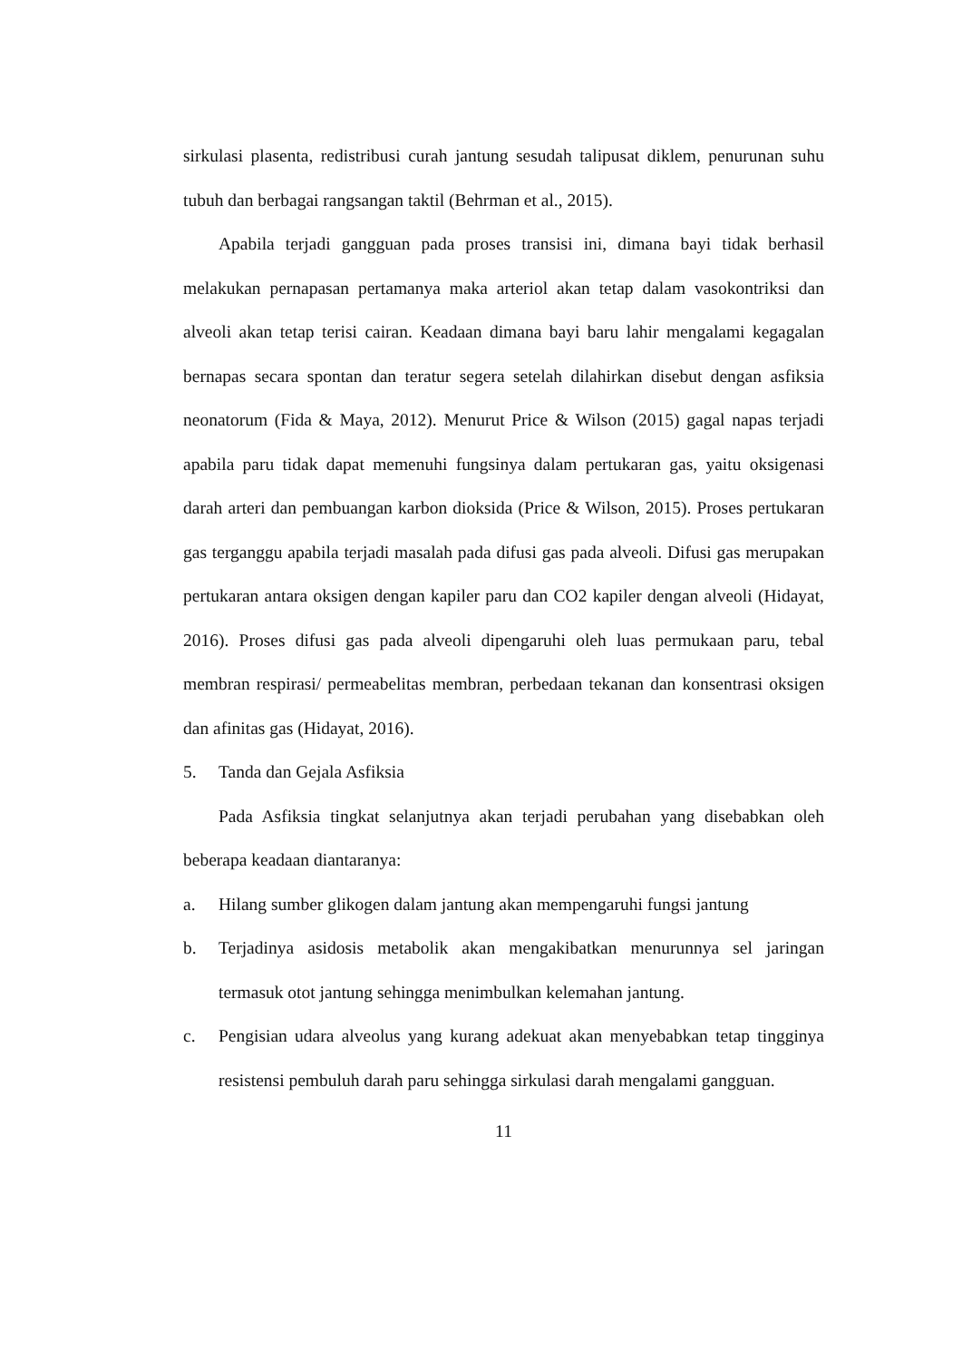sirkulasi plasenta, redistribusi curah jantung sesudah talipusat diklem, penurunan suhu tubuh dan berbagai rangsangan taktil (Behrman et al., 2015).
Apabila terjadi gangguan pada proses transisi ini, dimana bayi tidak berhasil melakukan pernapasan pertamanya maka arteriol akan tetap dalam vasokontriksi dan alveoli akan tetap terisi cairan. Keadaan dimana bayi baru lahir mengalami kegagalan bernapas secara spontan dan teratur segera setelah dilahirkan disebut dengan asfiksia neonatorum (Fida & Maya, 2012). Menurut Price & Wilson (2015) gagal napas terjadi apabila paru tidak dapat memenuhi fungsinya dalam pertukaran gas, yaitu oksigenasi darah arteri dan pembuangan karbon dioksida (Price & Wilson, 2015). Proses pertukaran gas terganggu apabila terjadi masalah pada difusi gas pada alveoli. Difusi gas merupakan pertukaran antara oksigen dengan kapiler paru dan CO2 kapiler dengan alveoli (Hidayat, 2016). Proses difusi gas pada alveoli dipengaruhi oleh luas permukaan paru, tebal membran respirasi/ permeabelitas membran, perbedaan tekanan dan konsentrasi oksigen dan afinitas gas (Hidayat, 2016).
5. Tanda dan Gejala Asfiksia
Pada Asfiksia tingkat selanjutnya akan terjadi perubahan yang disebabkan oleh beberapa keadaan diantaranya:
a. Hilang sumber glikogen dalam jantung akan mempengaruhi fungsi jantung
b. Terjadinya asidosis metabolik akan mengakibatkan menurunnya sel jaringan termasuk otot jantung sehingga menimbulkan kelemahan jantung.
c. Pengisian udara alveolus yang kurang adekuat akan menyebabkan tetap tingginya resistensi pembuluh darah paru sehingga sirkulasi darah mengalami gangguan.
11